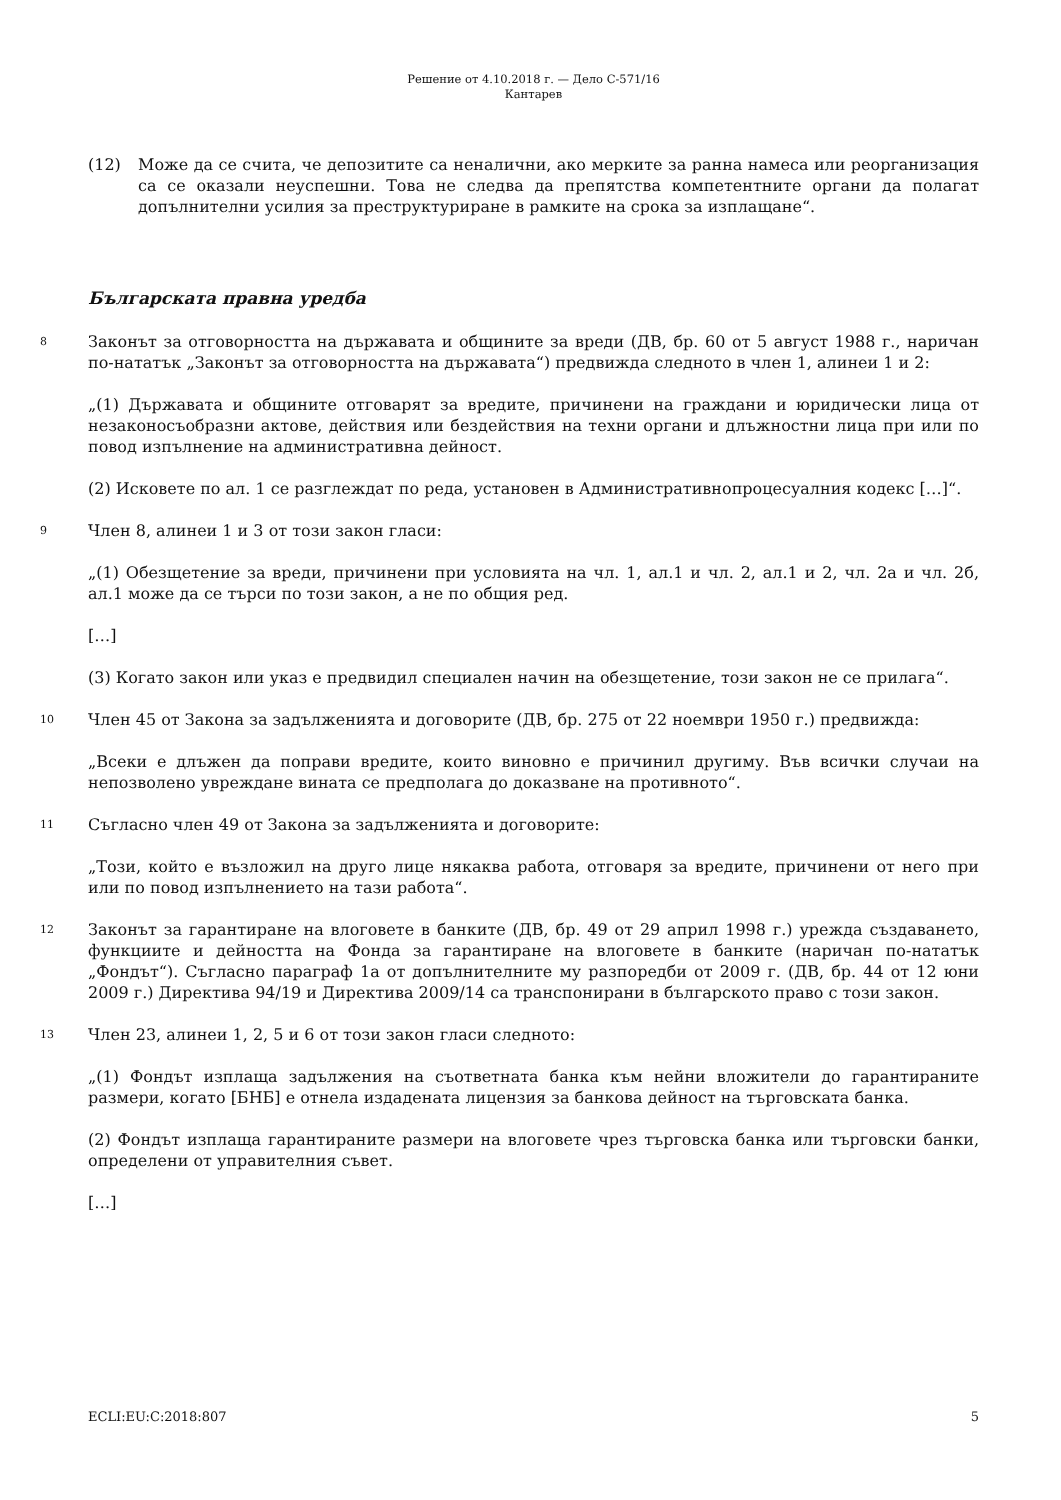Решение от 4.10.2018 г. — Дело C-571/16
Кантарев
(12) Може да се счита, че депозитите са неналични, ако мерките за ранна намеса или реорганизация са се оказали неуспешни. Това не следва да препятства компетентните органи да полагат допълнителни усилия за преструктуриране в рамките на срока за изплащане“.
Българската правна уредба
8
Законът за отговорността на държавата и общините за вреди (ДВ, бр. 60 от 5 август 1988 г., наричан по-нататък „Законът за отговорността на държавата“) предвижда следното в член 1, алинеи 1 и 2:
„(1) Държавата и общините отговарят за вредите, причинени на граждани и юридически лица от незаконосъобразни актове, действия или бездействия на техни органи и длъжностни лица при или по повод изпълнение на административна дейност.
(2) Исковете по ал. 1 се разглеждат по реда, установен в Административнопроцесуалния кодекс […]“.
9
Член 8, алинеи 1 и 3 от този закон гласи:
„(1) Обезщетение за вреди, причинени при условията на чл. 1, ал.1 и чл. 2, ал.1 и 2, чл. 2а и чл. 2б, ал.1 може да се търси по този закон, а не по общия ред.
[…]
(3) Когато закон или указ е предвидил специален начин на обезщетение, този закон не се прилага“.
10
Член 45 от Закона за задълженията и договорите (ДВ, бр. 275 от 22 ноември 1950 г.) предвижда:
„Всеки е длъжен да поправи вредите, които виновно е причинил другиму. Във всички случаи на непозволено увреждане вината се предполага до доказване на противното“.
11
Съгласно член 49 от Закона за задълженията и договорите:
„Този, който е възложил на друго лице някаква работа, отговаря за вредите, причинени от него при или по повод изпълнението на тази работа“.
12
Законът за гарантиране на влоговете в банките (ДВ, бр. 49 от 29 април 1998 г.) урежда създаването, функциите и дейността на Фонда за гарантиране на влоговете в банките (наричан по-нататък „Фондът“). Съгласно параграф 1а от допълнителните му разпоредби от 2009 г. (ДВ, бр. 44 от 12 юни 2009 г.) Директива 94/19 и Директива 2009/14 са транспонирани в българското право с този закон.
13
Член 23, алинеи 1, 2, 5 и 6 от този закон гласи следното:
„(1) Фондът изплаща задължения на съответната банка към нейни вложители до гарантираните размери, когато [БНБ] е отнела издадената лицензия за банкова дейност на търговската банка.
(2) Фондът изплаща гарантираните размери на влоговете чрез търговска банка или търговски банки, определени от управителния съвет.
[…]
ECLI:EU:C:2018:807 5